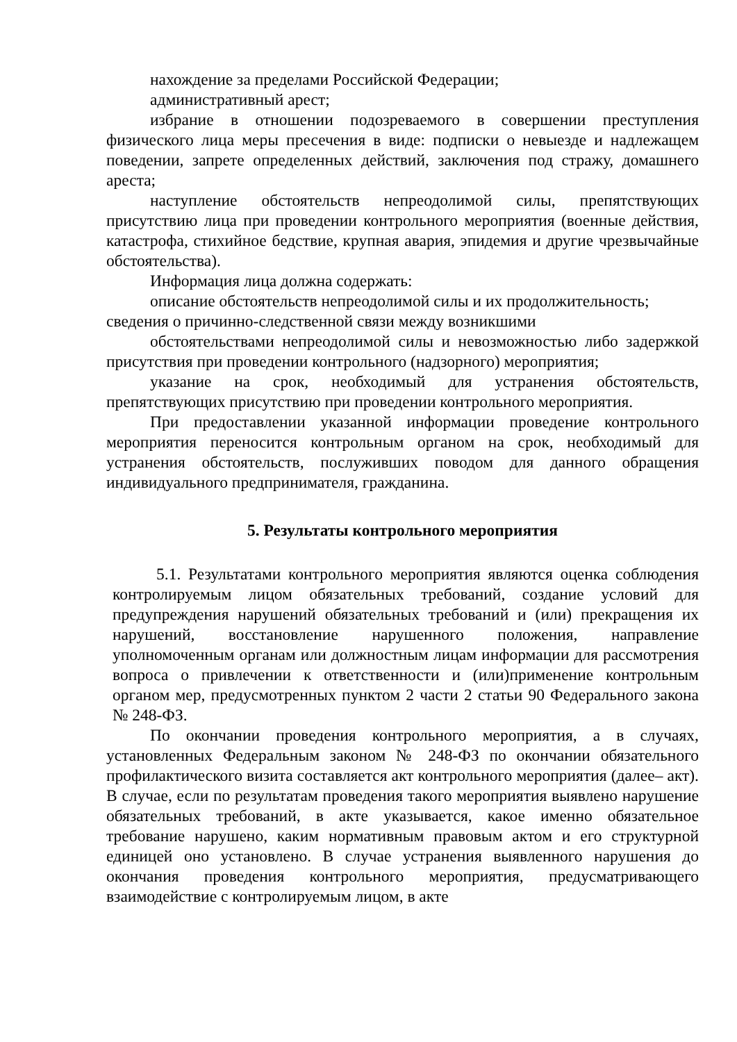нахождение за пределами Российской Федерации;
административный арест;
избрание в отношении подозреваемого в совершении преступления физического лица меры пресечения в виде: подписки о невыезде и надлежащем поведении, запрете определенных действий, заключения под стражу, домашнего ареста;
наступление обстоятельств непреодолимой силы, препятствующих присутствию лица при проведении контрольного мероприятия (военные действия, катастрофа, стихийное бедствие, крупная авария, эпидемия и другие чрезвычайные обстоятельства).
Информация лица должна содержать:
описание обстоятельств непреодолимой силы и их продолжительность;
сведения о причинно-следственной связи между возникшими
обстоятельствами непреодолимой силы и невозможностью либо задержкой присутствия при проведении контрольного (надзорного) мероприятия;
указание на срок, необходимый для устранения обстоятельств, препятствующих присутствию при проведении контрольного мероприятия.
При предоставлении указанной информации проведение контрольного мероприятия переносится контрольным органом на срок, необходимый для устранения обстоятельств, послуживших поводом для данного обращения индивидуального предпринимателя, гражданина.
5. Результаты контрольного мероприятия
5.1. Результатами контрольного мероприятия являются оценка соблюдения контролируемым лицом обязательных требований, создание условий для предупреждения нарушений обязательных требований и (или) прекращения их нарушений, восстановление нарушенного положения, направление уполномоченным органам или должностным лицам информации для рассмотрения вопроса о привлечении к ответственности и (или)применение контрольным органом мер, предусмотренных пунктом 2 части 2 статьи 90 Федерального закона № 248-ФЗ.
По окончании проведения контрольного мероприятия, а в случаях, установленных Федеральным законом № 248-ФЗ по окончании обязательного профилактического визита составляется акт контрольного мероприятия (далее– акт). В случае, если по результатам проведения такого мероприятия выявлено нарушение обязательных требований, в акте указывается, какое именно обязательное требование нарушено, каким нормативным правовым актом и его структурной единицей оно установлено. В случае устранения выявленного нарушения до окончания проведения контрольного мероприятия, предусматривающего взаимодействие с контролируемым лицом, в акте